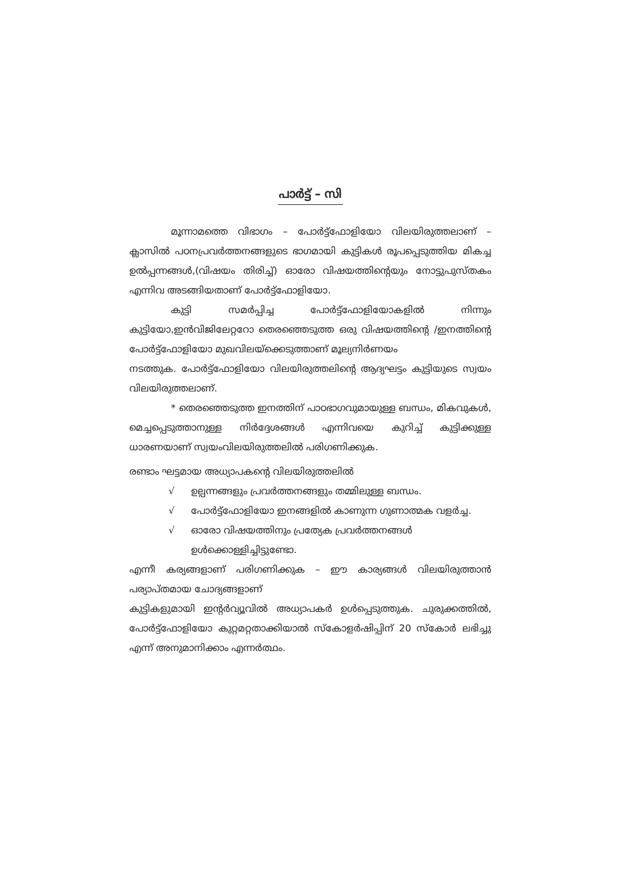പാർട്ട് – സി
മൂന്നാമത്തെ വിഭാഗം – പോർട്ട്ഫോളിയോ വിലയിരുത്തലാണ് – ക്ലാസിൽ പഠനപ്രവർത്തനങ്ങളുടെ ഭാഗമായി കുട്ടികൾ രൂപപ്പെടുത്തിയ മികച്ച ഉൽപ്പന്നങ്ങൾ,(വിഷയം തിരിച്ച്) ഓരോ വിഷയത്തിന്റെയും നോട്ടുപുസ്തകം എന്നിവ അടങ്ങിയതാണ് പോർട്ട്ഫോളിയോ.
കുട്ടി സമർപ്പിച്ച പോർട്ട്ഫോളിയോകളിൽ നിന്നും കുട്ടിയോ,ഇൻവിജിലേറ്ററോ തെരഞ്ഞെടുത്ത ഒരു വിഷയത്തിന്റെ /ഇനത്തിന്റെ പോർട്ട്ഫോളിയോ മുഖവിലയ്ക്കെടുത്താണ് മൂല്യനിർണയം
നടത്തുക. പോർട്ട്ഫോളിയോ വിലയിരുത്തലിന്റെ ആദ്യഘട്ടം കുട്ടിയുടെ സ്വയം വിലയിരുത്തലാണ്.
* തെരഞ്ഞെടുത്ത ഇനത്തിന് പാഠഭാഗവുമായുള്ള ബന്ധം, മികവുകൾ, മെച്ചപ്പെടുത്താനുള്ള നിർദ്ദേശങ്ങൾ എന്നിവയെ കുറിച്ച് കുട്ടിക്കുള്ള ധാരണയാണ് സ്വയംവിലയിരുത്തലിൽ പരിഗണിക്കുക.
രണ്ടാം ഘട്ടമായ അധ്യാപകന്റെ വിലയിരുത്തലിൽ
√ ഉല്പന്നങ്ങളും പ്രവർത്തനങ്ങളും തമ്മിലുള്ള ബന്ധം.
√ പോർട്ട്ഫോളിയോ ഇനങ്ങളിൽ കാണുന്ന ഗുണാത്മക വളർച്ച.
√ ഓരോ വിഷയത്തിനും പ്രത്യേക പ്രവർത്തനങ്ങൾ ഉൾക്കൊള്ളിച്ചിട്ടുണ്ടോ.
എന്നീ കര്യങ്ങളാണ് പരിഗണിക്കുക – ഈ കാര്യങ്ങൾ വിലയിരുത്താൻ പര്യാപ്തമായ ചോദ്യങ്ങളാണ്
കുട്ടികളുമായി ഇന്റർവ്യൂവിൽ അധ്യാപകർ ഉൾപ്പെടുത്തുക. ചുരുക്കത്തിൽ, പോർട്ട്ഫോളിയോ കുറ്റമറ്റതാക്കിയാൽ സ്കോളർഷിപ്പിന് 20 സ്കോർ ലഭിച്ചു എന്ന് അനുമാനിക്കാം എന്നർത്ഥം.